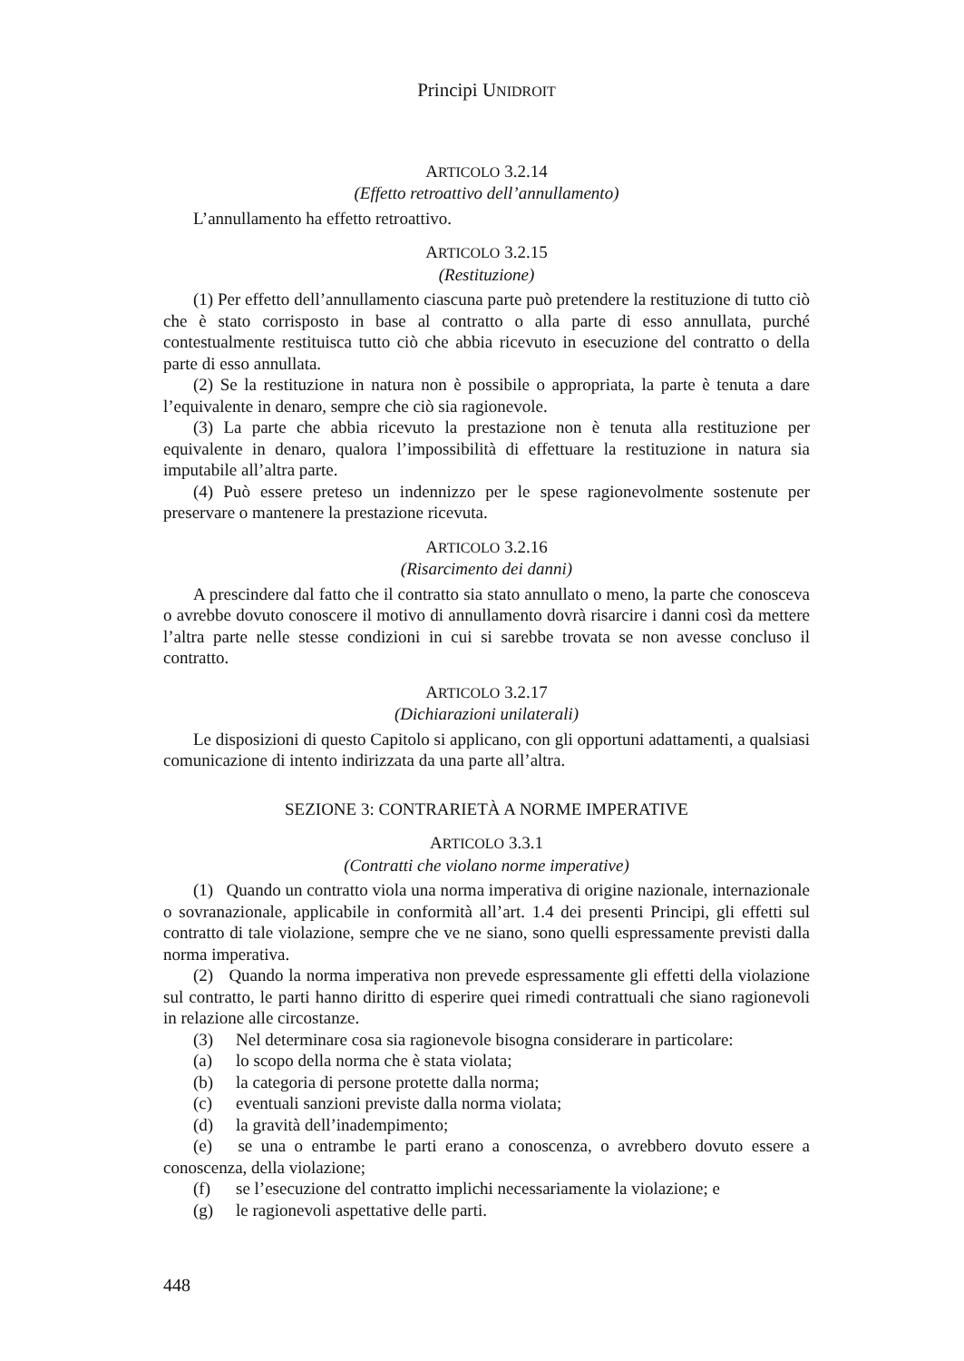Principi UNIDROIT
ARTICOLO 3.2.14
(Effetto retroattivo dell’annullamento)
L’annullamento ha effetto retroattivo.
ARTICOLO 3.2.15
(Restituzione)
(1) Per effetto dell’annullamento ciascuna parte può pretendere la restituzione di tutto ciò che è stato corrisposto in base al contratto o alla parte di esso annullata, purché contestualmente restituisca tutto ciò che abbia ricevuto in esecuzione del contratto o della parte di esso annullata.
(2) Se la restituzione in natura non è possibile o appropriata, la parte è tenuta a dare l’equivalente in denaro, sempre che ciò sia ragionevole.
(3) La parte che abbia ricevuto la prestazione non è tenuta alla restituzione per equivalente in denaro, qualora l’impossibilità di effettuare la restituzione in natura sia imputabile all’altra parte.
(4) Può essere preteso un indennizzo per le spese ragionevolmente sostenute per preservare o mantenere la prestazione ricevuta.
ARTICOLO 3.2.16
(Risarcimento dei danni)
A prescindere dal fatto che il contratto sia stato annullato o meno, la parte che conosceva o avrebbe dovuto conoscere il motivo di annullamento dovrà risarcire i danni così da mettere l’altra parte nelle stesse condizioni in cui si sarebbe trovata se non avesse concluso il contratto.
ARTICOLO 3.2.17
(Dichiarazioni unilaterali)
Le disposizioni di questo Capitolo si applicano, con gli opportuni adattamenti, a qualsiasi comunicazione di intento indirizzata da una parte all’altra.
SEZIONE 3: CONTRARIETÀ A NORME IMPERATIVE
ARTICOLO 3.3.1
(Contratti che violano norme imperative)
(1) Quando un contratto viola una norma imperativa di origine nazionale, internazionale o sovranazionale, applicabile in conformità all’art. 1.4 dei presenti Principi, gli effetti sul contratto di tale violazione, sempre che ve ne siano, sono quelli espressamente previsti dalla norma imperativa.
(2) Quando la norma imperativa non prevede espressamente gli effetti della violazione sul contratto, le parti hanno diritto di esperire quei rimedi contrattuali che siano ragionevoli in relazione alle circostanze.
(3) Nel determinare cosa sia ragionevole bisogna considerare in particolare:
(a) lo scopo della norma che è stata violata;
(b) la categoria di persone protette dalla norma;
(c) eventuali sanzioni previste dalla norma violata;
(d) la gravità dell’inadempimento;
(e) se una o entrambe le parti erano a conoscenza, o avrebbero dovuto essere a conoscenza, della violazione;
(f) se l’esecuzione del contratto implichi necessariamente la violazione; e
(g) le ragionevoli aspettative delle parti.
448